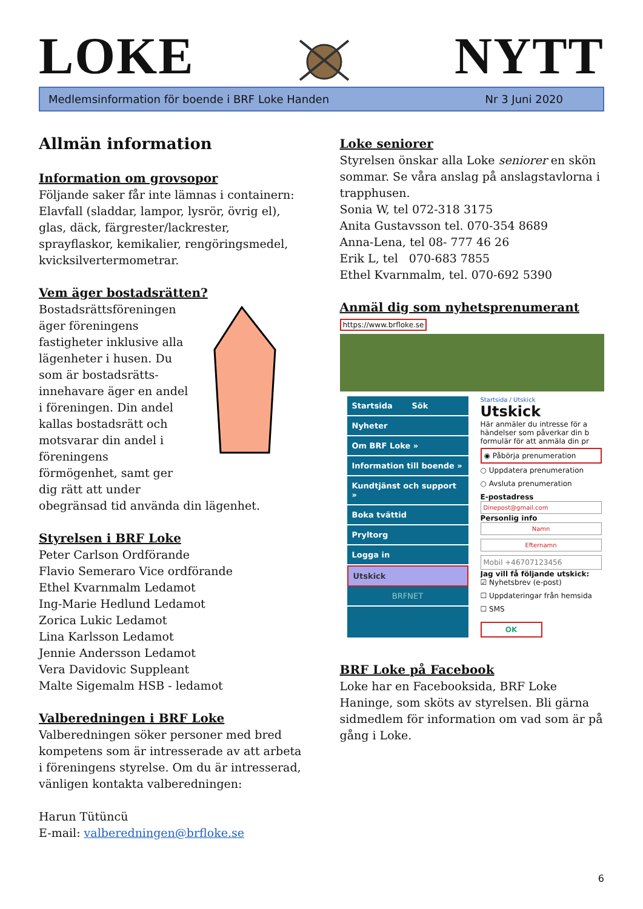LOKE
NYTT
Medlemsinformation för boende i BRF Loke Handen Nr 3 Juni 2020
Allmän information
Information om grovsopor
Följande saker får inte lämnas i containern: Elavfall (sladdar, lampor, lysrör, övrig el), glas, däck, färgrester/lackrester, sprayflaskor, kemikalier, rengöringsmedel, kvicksilvertermometrar.
Vem äger bostadsrätten?
Bostadsrättsföreningen äger föreningens fastigheter inklusive alla lägenheter i husen. Du som är bostadsrätts-innehavare äger en andel i föreningen. Din andel kallas bostadsrätt och motsvarar din andel i föreningens förmögenhet, samt ger dig rätt att under
obegränsad tid använda din lägenhet.
Styrelsen i BRF Loke
Peter Carlson Ordförande
Flavio Semeraro Vice ordförande
Ethel Kvarnmalm Ledamot
Ing-Marie Hedlund Ledamot
Zorica Lukic Ledamot
Lina Karlsson Ledamot
Jennie Andersson Ledamot
Vera Davidovic Suppleant
Malte Sigemalm HSB - ledamot
Valberedningen i BRF Loke
Valberedningen söker personer med bred kompetens som är intresserade av att arbeta i föreningens styrelse. Om du är intresserad, vänligen kontakta valberedningen:
Harun Tütüncü
E-mail: valberedningen@brfloke.se
Loke seniorer
Styrelsen önskar alla Loke seniorer en skön sommar. Se våra anslag på anslagstavlorna i trapphusen.
Sonia W, tel 072-318 3175
Anita Gustavsson tel. 070-354 8689
Anna-Lena, tel 08- 777 46 26
Erik L, tel 070-683 7855
Ethel Kvarnmalm, tel. 070-692 5390
Anmäl dig som nyhetsprenumerant
https://www.brfloke.se
Startsida Sök
Nyheter
Om BRF Loke »
Information till boende »
Kundtjänst och support »
Boka tvättid
Pryltorg
Logga in
Utskick
BRFNET
Startsida / Utskick
Utskick
Här anmäler du intresse för a händelser som påverkar din b formulär för att anmäla din pr
◉ Påbörja prenumeration
○ Uppdatera prenumeration
○ Avsluta prenumeration
E-postadress
Dinepost@gmail.com
Personlig info
Namn
Efternamn
Mobil +46707123456
Jag vill få följande utskick:
☑ Nyhetsbrev (e-post)
☐ Uppdateringar från hemsida
☐ SMS
OK
BRF Loke på Facebook
Loke har en Facebooksida, BRF Loke Haninge, som sköts av styrelsen. Bli gärna sidmedlem för information om vad som är på gång i Loke.
6